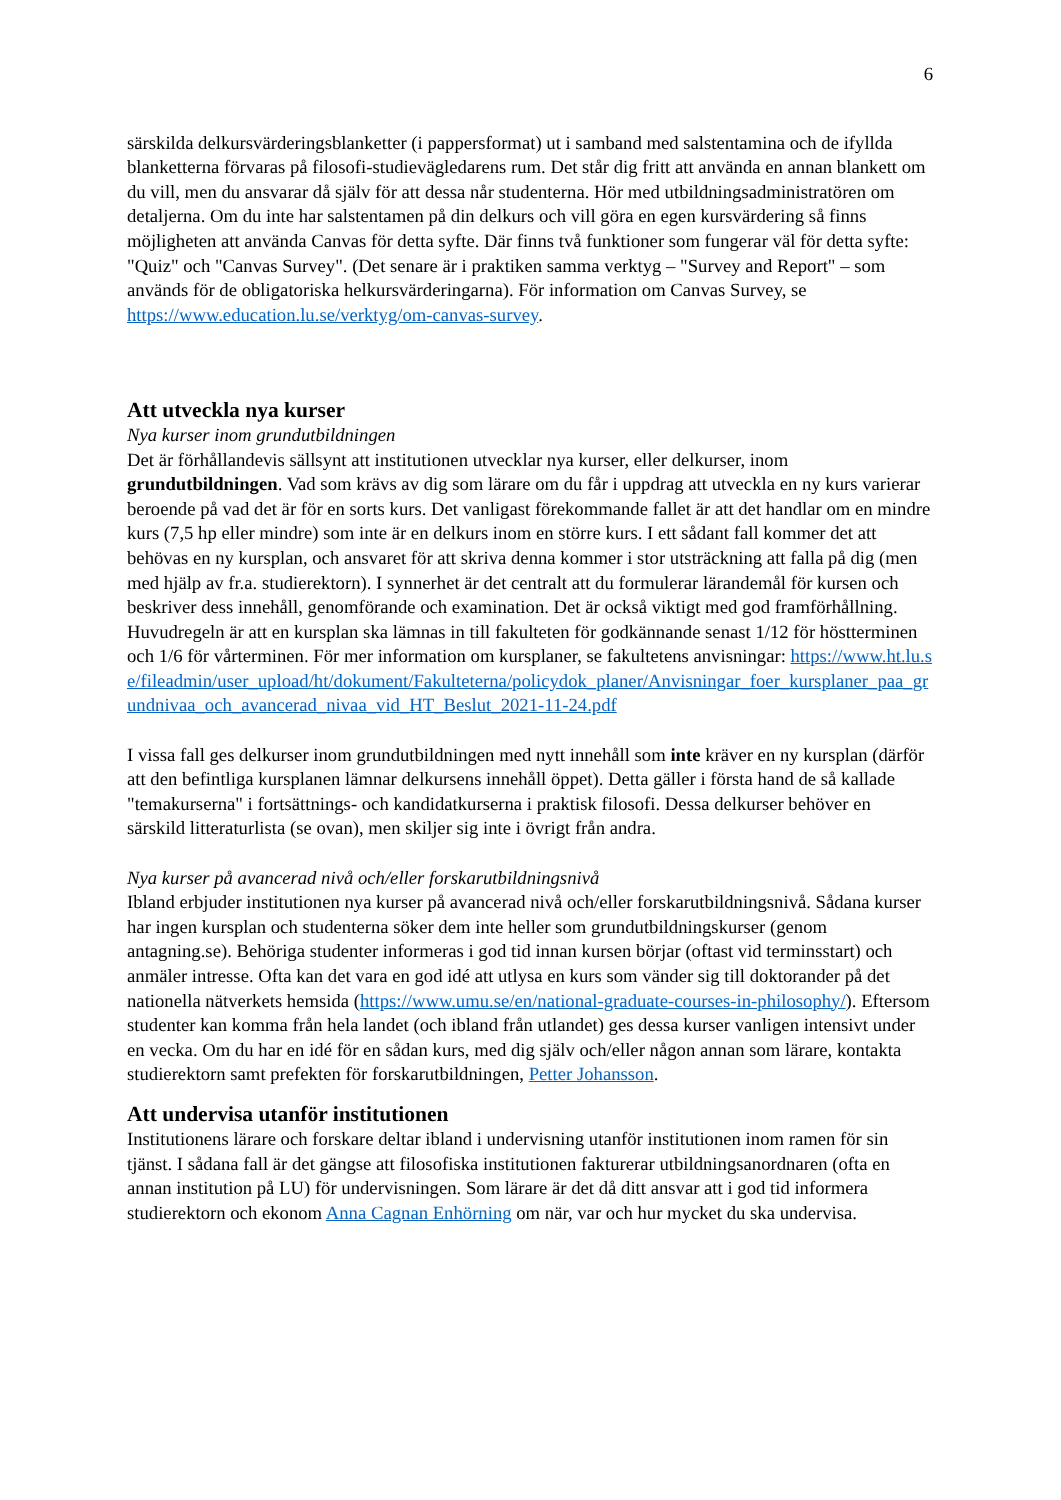6
särskilda delkursvärderingsblanketter (i pappersformat) ut i samband med salstentamina och de ifyllda blanketterna förvaras på filosofi-studievägledarens rum. Det står dig fritt att använda en annan blankett om du vill, men du ansvarar då själv för att dessa når studenterna. Hör med utbildningsadministratören om detaljerna. Om du inte har salstentamen på din delkurs och vill göra en egen kursvärdering så finns möjligheten att använda Canvas för detta syfte. Där finns två funktioner som fungerar väl för detta syfte: "Quiz" och "Canvas Survey". (Det senare är i praktiken samma verktyg – "Survey and Report" – som används för de obligatoriska helkursvärderingarna). För information om Canvas Survey, se https://www.education.lu.se/verktyg/om-canvas-survey.
Att utveckla nya kurser
Nya kurser inom grundutbildningen
Det är förhållandevis sällsynt att institutionen utvecklar nya kurser, eller delkurser, inom grundutbildningen. Vad som krävs av dig som lärare om du får i uppdrag att utveckla en ny kurs varierar beroende på vad det är för en sorts kurs. Det vanligast förekommande fallet är att det handlar om en mindre kurs (7,5 hp eller mindre) som inte är en delkurs inom en större kurs. I ett sådant fall kommer det att behövas en ny kursplan, och ansvaret för att skriva denna kommer i stor utsträckning att falla på dig (men med hjälp av fr.a. studierektorn). I synnerhet är det centralt att du formulerar lärandemål för kursen och beskriver dess innehåll, genomförande och examination. Det är också viktigt med god framförhållning. Huvudregeln är att en kursplan ska lämnas in till fakulteten för godkännande senast 1/12 för höstterminen och 1/6 för vårterminen. För mer information om kursplaner, se fakultetens anvisningar: https://www.ht.lu.se/fileadmin/user_upload/ht/dokument/Fakulteterna/policydok_planer/Anvisningar_foer_kursplaner_paa_grundnivaa_och_avancerad_nivaa_vid_HT_Beslut_2021-11-24.pdf
I vissa fall ges delkurser inom grundutbildningen med nytt innehåll som inte kräver en ny kursplan (därför att den befintliga kursplanen lämnar delkursens innehåll öppet). Detta gäller i första hand de så kallade "temakurserna" i fortsättnings- och kandidatkurserna i praktisk filosofi. Dessa delkurser behöver en särskild litteraturlista (se ovan), men skiljer sig inte i övrigt från andra.
Nya kurser på avancerad nivå och/eller forskarutbildningsnivå
Ibland erbjuder institutionen nya kurser på avancerad nivå och/eller forskarutbildningsnivå. Sådana kurser har ingen kursplan och studenterna söker dem inte heller som grundutbildningskurser (genom antagning.se). Behöriga studenter informeras i god tid innan kursen börjar (oftast vid terminsstart) och anmäler intresse. Ofta kan det vara en god idé att utlysa en kurs som vänder sig till doktorander på det nationella nätverkets hemsida (https://www.umu.se/en/national-graduate-courses-in-philosophy/). Eftersom studenter kan komma från hela landet (och ibland från utlandet) ges dessa kurser vanligen intensivt under en vecka. Om du har en idé för en sådan kurs, med dig själv och/eller någon annan som lärare, kontakta studierektorn samt prefekten för forskarutbildningen, Petter Johansson.
Att undervisa utanför institutionen
Institutionens lärare och forskare deltar ibland i undervisning utanför institutionen inom ramen för sin tjänst. I sådana fall är det gängse att filosofiska institutionen fakturerar utbildningsanordnaren (ofta en annan institution på LU) för undervisningen. Som lärare är det då ditt ansvar att i god tid informera studierektorn och ekonom Anna Cagnan Enhörning om när, var och hur mycket du ska undervisa.